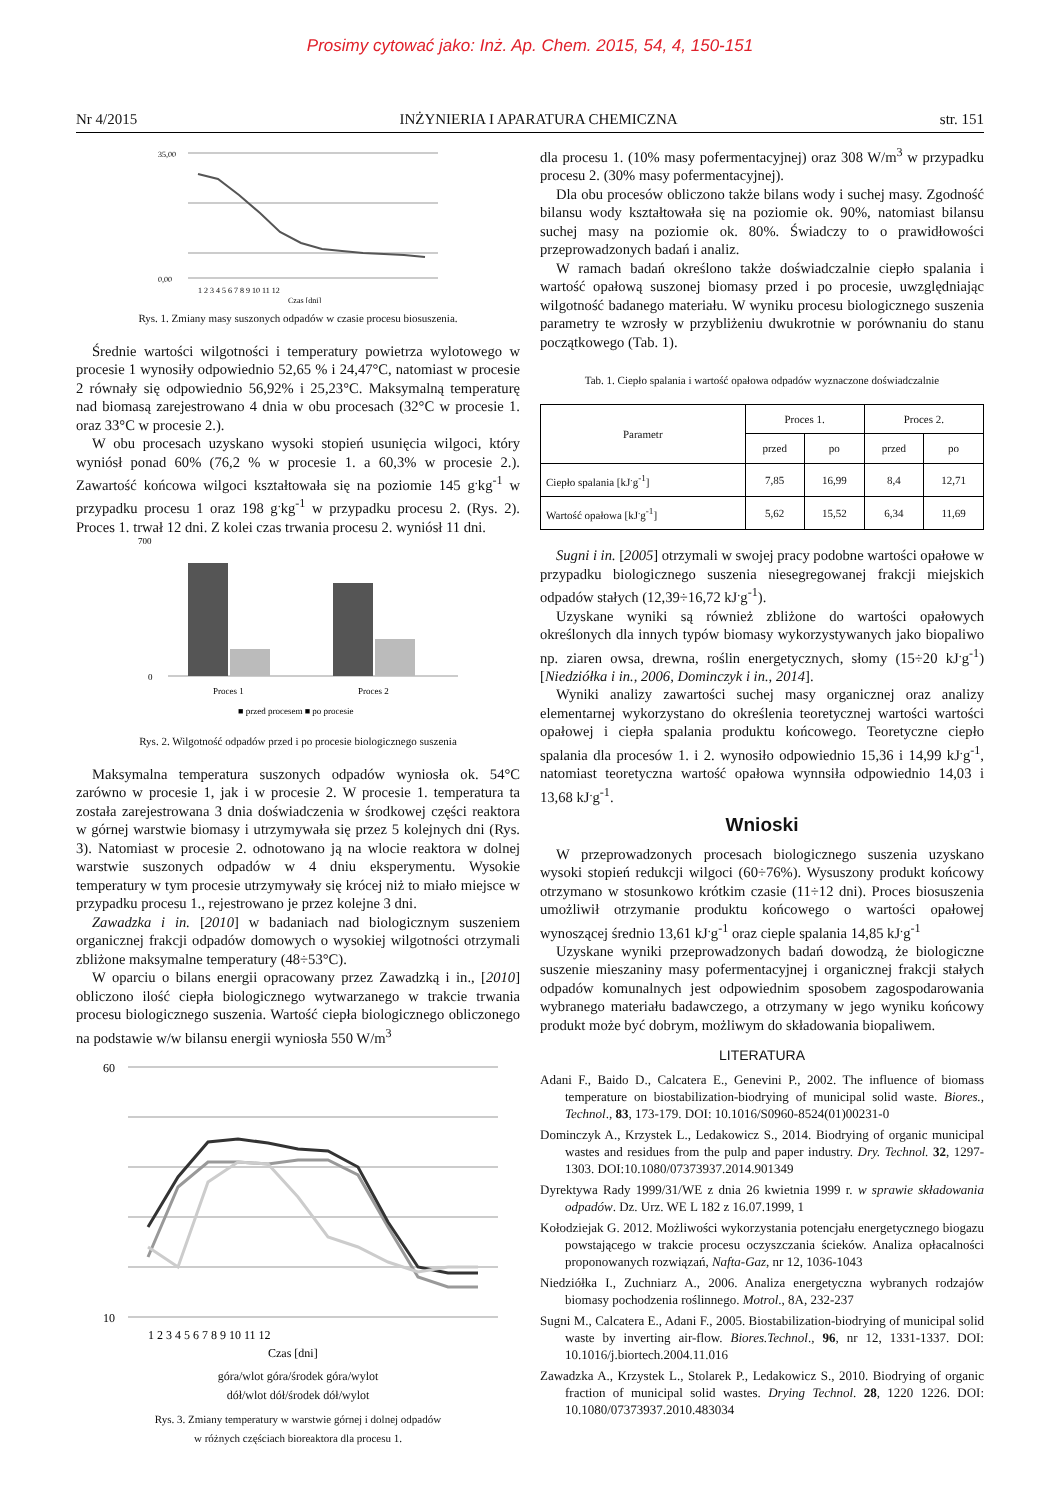Prosimy cytować jako: Inż. Ap. Chem. 2015, 54, 4, 150-151
Nr 4/2015 INŻYNIERIA I APARATURA CHEMICZNA str. 151
35,00
0,00
1 2 3 4 5 6 7 8 9 10 11 12
Czas [dni]
Rys. 1. Zmiany masy suszonych odpadów w czasie procesu biosuszenia.
Średnie wartości wilgotności i temperatury powietrza wylotowego w procesie 1 wynosiły odpowiednio 52,65 % i 24,47°C, natomiast w procesie 2 równały się odpowiednio 56,92% i 25,23°C. Maksymalną temperaturę nad biomasą zarejestrowano 4 dnia w obu procesach (32°C w procesie 1. oraz 33°C w procesie 2.).
W obu procesach uzyskano wysoki stopień usunięcia wilgoci, który wyniósł ponad 60% (76,2 % w procesie 1. a 60,3% w procesie 2.). Zawartość końcowa wilgoci kształtowała się na poziomie 145 g<sup>.</sup>kg<sup>-1</sup> w przypadku procesu 1 oraz 198 g<sup>.</sup>kg<sup>-1</sup> w przypadku procesu 2. (Rys. 2). Proces 1. trwał 12 dni. Z kolei czas trwania procesu 2. wyniósł 11 dni.
700
0
Proces 1
Proces 2
■ przed procesem ■ po procesie
Rys. 2. Wilgotność odpadów przed i po procesie biologicznego suszenia
Maksymalna temperatura suszonych odpadów wyniosła ok. 54°C zarówno w procesie 1, jak i w procesie 2. W procesie 1. temperatura ta została zarejestrowana 3 dnia doświadczenia w środkowej części reaktora w górnej warstwie biomasy i utrzymywała się przez 5 kolejnych dni (Rys. 3). Natomiast w procesie 2. odnotowano ją na wlocie reaktora w dolnej warstwie suszonych odpadów w 4 dniu eksperymentu. Wysokie temperatury w tym procesie utrzymywały się krócej niż to miało miejsce w przypadku procesu 1., rejestrowano je przez kolejne 3 dni.
Zawadzka i in. [2010] w badaniach nad biologicznym suszeniem organicznej frakcji odpadów domowych o wysokiej wilgotności otrzymali zbliżone maksymalne temperatury (48÷53°C).
W oparciu o bilans energii opracowany przez Zawadzką i in., [2010] obliczono ilość ciepła biologicznego wytwarzanego w trakcie trwania procesu biologicznego suszenia. Wartość ciepła biologicznego obliczonego na podstawie w/w bilansu energii wyniosła 550 W/m<sup>3</sup>
60
10
1 2 3 4 5 6 7 8 9 10 11 12
Czas [dni]
góra/wlot góra/środek góra/wylot
dół/wlot dół/środek dół/wylot
Rys. 3. Zmiany temperatury w warstwie górnej i dolnej odpadów
w różnych częściach bioreaktora dla procesu 1.
dla procesu 1. (10% masy pofermentacyjnej) oraz 308 W/m<sup>3</sup> w przypadku procesu 2. (30% masy pofermentacyjnej).
Dla obu procesów obliczono także bilans wody i suchej masy. Zgodność bilansu wody kształtowała się na poziomie ok. 90%, natomiast bilansu suchej masy na poziomie ok. 80%. Świadczy to o prawidłowości przeprowadzonych badań i analiz.
W ramach badań określono także doświadczalnie ciepło spalania i wartość opałową suszonej biomasy przed i po procesie, uwzględniając wilgotność badanego materiału. W wyniku procesu biologicznego suszenia parametry te wzrosły w przybliżeniu dwukrotnie w porównaniu do stanu początkowego (Tab. 1).
Tab. 1. Ciepło spalania i wartość opałowa odpadów wyznaczone doświadczalnie
| Parametr | Proces 1. | | Proces 2. | |
| --- | --- | --- | --- | --- |
| | przed | po | przed | po |
| Ciepło spalania [kJ<sup>.</sup>g<sup>-1</sup>] | 7,85 | 16,99 | 8,4 | 12,71 |
| Wartość opałowa [kJ<sup>.</sup>g<sup>-1</sup>] | 5,62 | 15,52 | 6,34 | 11,69 |
Sugni i in. [2005] otrzymali w swojej pracy podobne wartości opałowe w przypadku biologicznego suszenia niesegregowanej frakcji miejskich odpadów stałych (12,39÷16,72 kJ<sup>.</sup>g<sup>-1</sup>).
Uzyskane wyniki są również zbliżone do wartości opałowych określonych dla innych typów biomasy wykorzystywanych jako biopaliwo np. ziaren owsa, drewna, roślin energetycznych, słomy (15÷20 kJ<sup>.</sup>g<sup>-1</sup>) [Niedziółka i in., 2006, Dominczyk i in., 2014].
Wyniki analizy zawartości suchej masy organicznej oraz analizy elementarnej wykorzystano do określenia teoretycznej wartości wartości opałowej i ciepła spalania produktu końcowego. Teoretyczne ciepło spalania dla procesów 1. i 2. wynosiło odpowiednio 15,36 i 14,99 kJ<sup>.</sup>g<sup>-1</sup>, natomiast teoretyczna wartość opałowa wynnsiła odpowiednio 14,03 i 13,68 kJ<sup>.</sup>g<sup>-1</sup>.
Wnioski
W przeprowadzonych procesach biologicznego suszenia uzyskano wysoki stopień redukcji wilgoci (60÷76%). Wysuszony produkt końcowy otrzymano w stosunkowo krótkim czasie (11÷12 dni). Proces biosuszenia umożliwił otrzymanie produktu końcowego o wartości opałowej wynoszącej średnio 13,61 kJ<sup>.</sup>g<sup>-1</sup> oraz cieple spalania 14,85 kJ<sup>.</sup>g<sup>-1</sup>
Uzyskane wyniki przeprowadzonych badań dowodzą, że biologiczne suszenie mieszaniny masy pofermentacyjnej i organicznej frakcji stałych odpadów komunalnych jest odpowiednim sposobem zagospodarowania wybranego materiału badawczego, a otrzymany w jego wyniku końcowy produkt może być dobrym, możliwym do składowania biopaliwem.
LITERATURA
Adani F., Baido D., Calcatera E., Genevini P., 2002. The influence of biomass temperature on biostabilization-biodrying of municipal solid waste. Biores., Technol., 83, 173-179. DOI: 10.1016/S0960-8524(01)00231-0
Dominczyk A., Krzystek L., Ledakowicz S., 2014. Biodrying of organic municipal wastes and residues from the pulp and paper industry. Dry. Technol. 32, 1297-1303. DOI:10.1080/07373937.2014.901349
Dyrektywa Rady 1999/31/WE z dnia 26 kwietnia 1999 r. w sprawie składowania odpadów. Dz. Urz. WE L 182 z 16.07.1999, 1
Kołodziejak G. 2012. Możliwości wykorzystania potencjału energetycznego biogazu powstającego w trakcie procesu oczyszczania ścieków. Analiza opłacalności proponowanych rozwiązań, Nafta-Gaz, nr 12, 1036-1043
Niedziółka I., Zuchniarz A., 2006. Analiza energetyczna wybranych rodzajów biomasy pochodzenia roślinnego. Motrol., 8A, 232-237
Sugni M., Calcatera E., Adani F., 2005. Biostabilization-biodrying of municipal solid waste by inverting air-flow. Biores.Technol., 96, nr 12, 1331-1337. DOI: 10.1016/j.biortech.2004.11.016
Zawadzka A., Krzystek L., Stolarek P., Ledakowicz S., 2010. Biodrying of organic fraction of municipal solid wastes. Drying Technol. 28, 1220 1226. DOI: 10.1080/07373937.2010.483034